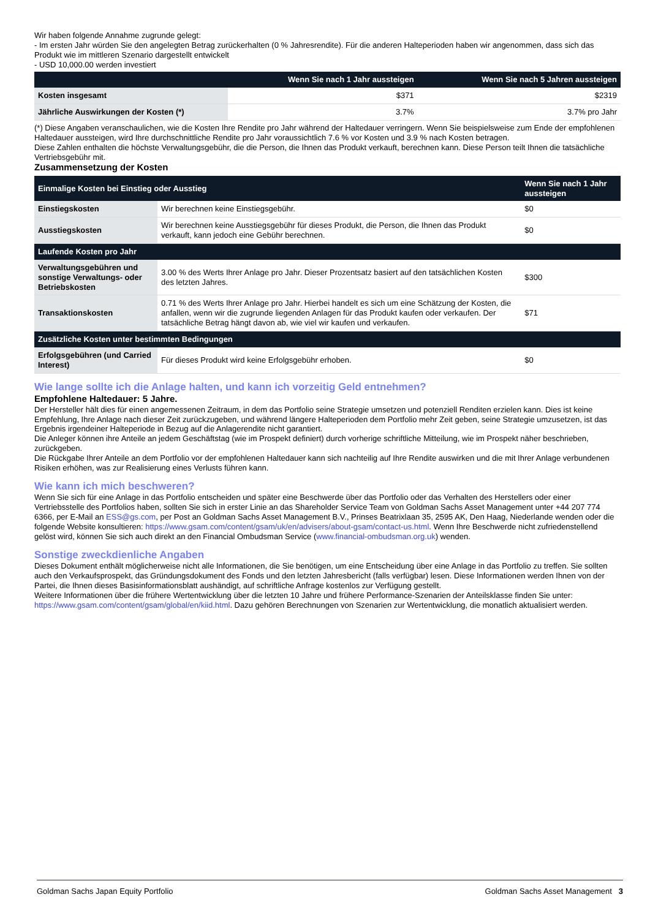Wir haben folgende Annahme zugrunde gelegt:
- Im ersten Jahr würden Sie den angelegten Betrag zurückerhalten (0 % Jahresrendite). Für die anderen Halteperioden haben wir angenommen, dass sich das Produkt wie im mittleren Szenario dargestellt entwickelt
- USD 10,000.00 werden investiert
| | Wenn Sie nach 1 Jahr aussteigen | Wenn Sie nach 5 Jahren aussteigen |
| --- | --- | --- |
| Kosten insgesamt | $371 | $2319 |
| Jährliche Auswirkungen der Kosten (*) | 3.7% | 3.7% pro Jahr |
(*) Diese Angaben veranschaulichen, wie die Kosten Ihre Rendite pro Jahr während der Haltedauer verringern. Wenn Sie beispielsweise zum Ende der empfohlenen Haltedauer aussteigen, wird Ihre durchschnittliche Rendite pro Jahr voraussichtlich 7.6 % vor Kosten und 3.9 % nach Kosten betragen.
Diese Zahlen enthalten die höchste Verwaltungsgebühr, die die Person, die Ihnen das Produkt verkauft, berechnen kann. Diese Person teilt Ihnen die tatsächliche Vertriebsgebühr mit.
Zusammensetzung der Kosten
| Einmalige Kosten bei Einstieg oder Ausstieg | | Wenn Sie nach 1 Jahr aussteigen |
| --- | --- | --- |
| Einstiegskosten | Wir berechnen keine Einstiegsgebühr. | $0 |
| Ausstiegskosten | Wir berechnen keine Ausstiegsgebühr für dieses Produkt, die Person, die Ihnen das Produkt verkauft, kann jedoch eine Gebühr berechnen. | $0 |
| Laufende Kosten pro Jahr | | |
| Verwaltungsgebühren und sonstige Verwaltungs- oder Betriebskosten | 3.00 % des Werts Ihrer Anlage pro Jahr. Dieser Prozentsatz basiert auf den tatsächlichen Kosten des letzten Jahres. | $300 |
| Transaktionskosten | 0.71 % des Werts Ihrer Anlage pro Jahr. Hierbei handelt es sich um eine Schätzung der Kosten, die anfallen, wenn wir die zugrunde liegenden Anlagen für das Produkt kaufen oder verkaufen. Der tatsächliche Betrag hängt davon ab, wie viel wir kaufen und verkaufen. | $71 |
| Zusätzliche Kosten unter bestimmten Bedingungen | | |
| Erfolgsgebühren (und Carried Interest) | Für dieses Produkt wird keine Erfolgsgebühr erhoben. | $0 |
Wie lange sollte ich die Anlage halten, und kann ich vorzeitig Geld entnehmen?
Empfohlene Haltedauer: 5 Jahre.
Der Hersteller hält dies für einen angemessenen Zeitraum, in dem das Portfolio seine Strategie umsetzen und potenziell Renditen erzielen kann. Dies ist keine Empfehlung, Ihre Anlage nach dieser Zeit zurückzugeben, und während längere Halteperioden dem Portfolio mehr Zeit geben, seine Strategie umzusetzen, ist das Ergebnis irgendeiner Halteperiode in Bezug auf die Anlagerendite nicht garantiert.
Die Anleger können ihre Anteile an jedem Geschäftstag (wie im Prospekt definiert) durch vorherige schriftliche Mitteilung, wie im Prospekt näher beschrieben, zurückgeben.
Die Rückgabe Ihrer Anteile an dem Portfolio vor der empfohlenen Haltedauer kann sich nachteilig auf Ihre Rendite auswirken und die mit Ihrer Anlage verbundenen Risiken erhöhen, was zur Realisierung eines Verlusts führen kann.
Wie kann ich mich beschweren?
Wenn Sie sich für eine Anlage in das Portfolio entscheiden und später eine Beschwerde über das Portfolio oder das Verhalten des Herstellers oder einer Vertriebsstelle des Portfolios haben, sollten Sie sich in erster Linie an das Shareholder Service Team von Goldman Sachs Asset Management unter +44 207 774 6366, per E-Mail an ESS@gs.com, per Post an Goldman Sachs Asset Management B.V., Prinses Beatrixlaan 35, 2595 AK, Den Haag, Niederlande wenden oder die folgende Website konsultieren: https://www.gsam.com/content/gsam/uk/en/advisers/about-gsam/contact-us.html. Wenn Ihre Beschwerde nicht zufriedenstellend gelöst wird, können Sie sich auch direkt an den Financial Ombudsman Service (www.financial-ombudsman.org.uk) wenden.
Sonstige zweckdienliche Angaben
Dieses Dokument enthält möglicherweise nicht alle Informationen, die Sie benötigen, um eine Entscheidung über eine Anlage in das Portfolio zu treffen. Sie sollten auch den Verkaufsprospekt, das Gründungsdokument des Fonds und den letzten Jahresbericht (falls verfügbar) lesen. Diese Informationen werden Ihnen von der Partei, die Ihnen dieses Basisinformationsblatt aushändigt, auf schriftliche Anfrage kostenlos zur Verfügung gestellt.
Weitere Informationen über die frühere Wertentwicklung über die letzten 10 Jahre und frühere Performance-Szenarien der Anteilsklasse finden Sie unter:
https://www.gsam.com/content/gsam/global/en/kiid.html. Dazu gehören Berechnungen von Szenarien zur Wertentwicklung, die monatlich aktualisiert werden.
Goldman Sachs Japan Equity Portfolio Goldman Sachs Asset Management 3